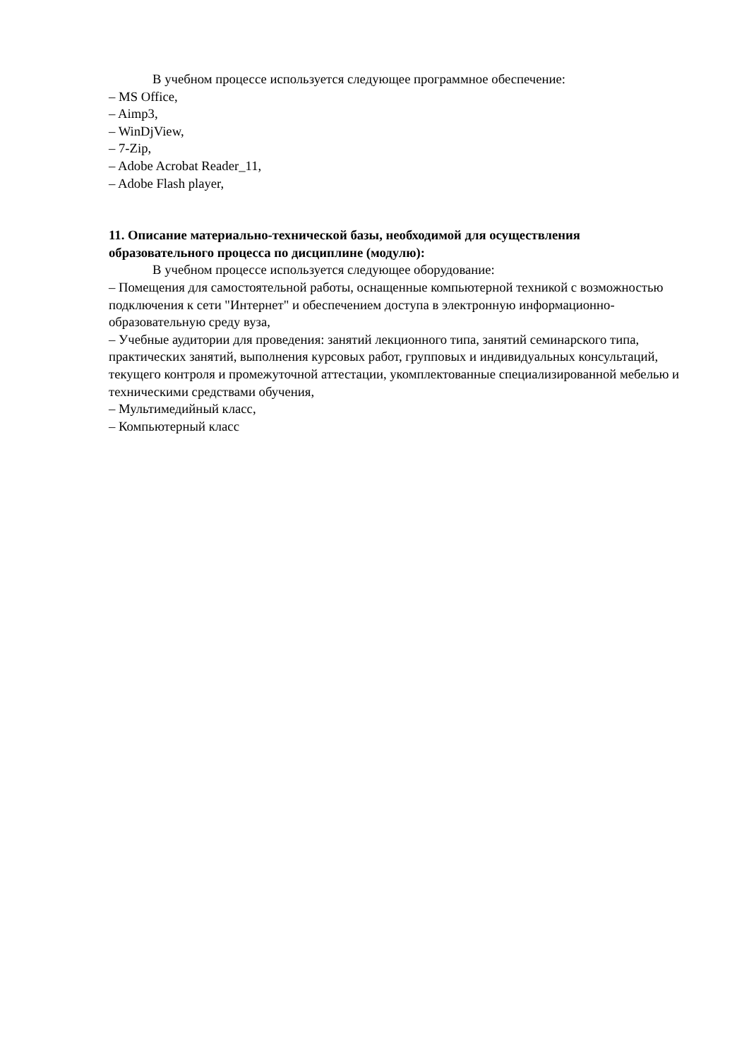В учебном процессе используется следующее программное обеспечение:
– MS Office,
– Aimp3,
– WinDjView,
– 7-Zip,
– Adobe Acrobat Reader_11,
– Adobe Flash player,
11. Описание материально-технической базы, необходимой для осуществления образовательного процесса по дисциплине (модулю):
В учебном процессе используется следующее оборудование:
– Помещения для самостоятельной работы, оснащенные компьютерной техникой с возможностью подключения к сети "Интернет" и обеспечением доступа в электронную информационно-образовательную среду вуза,
– Учебные аудитории для проведения: занятий лекционного типа, занятий семинарского типа, практических занятий, выполнения курсовых работ, групповых и индивидуальных консультаций, текущего контроля и промежуточной аттестации, укомплектованные специализированной мебелью и техническими средствами обучения,
– Мультимедийный класс,
– Компьютерный класс